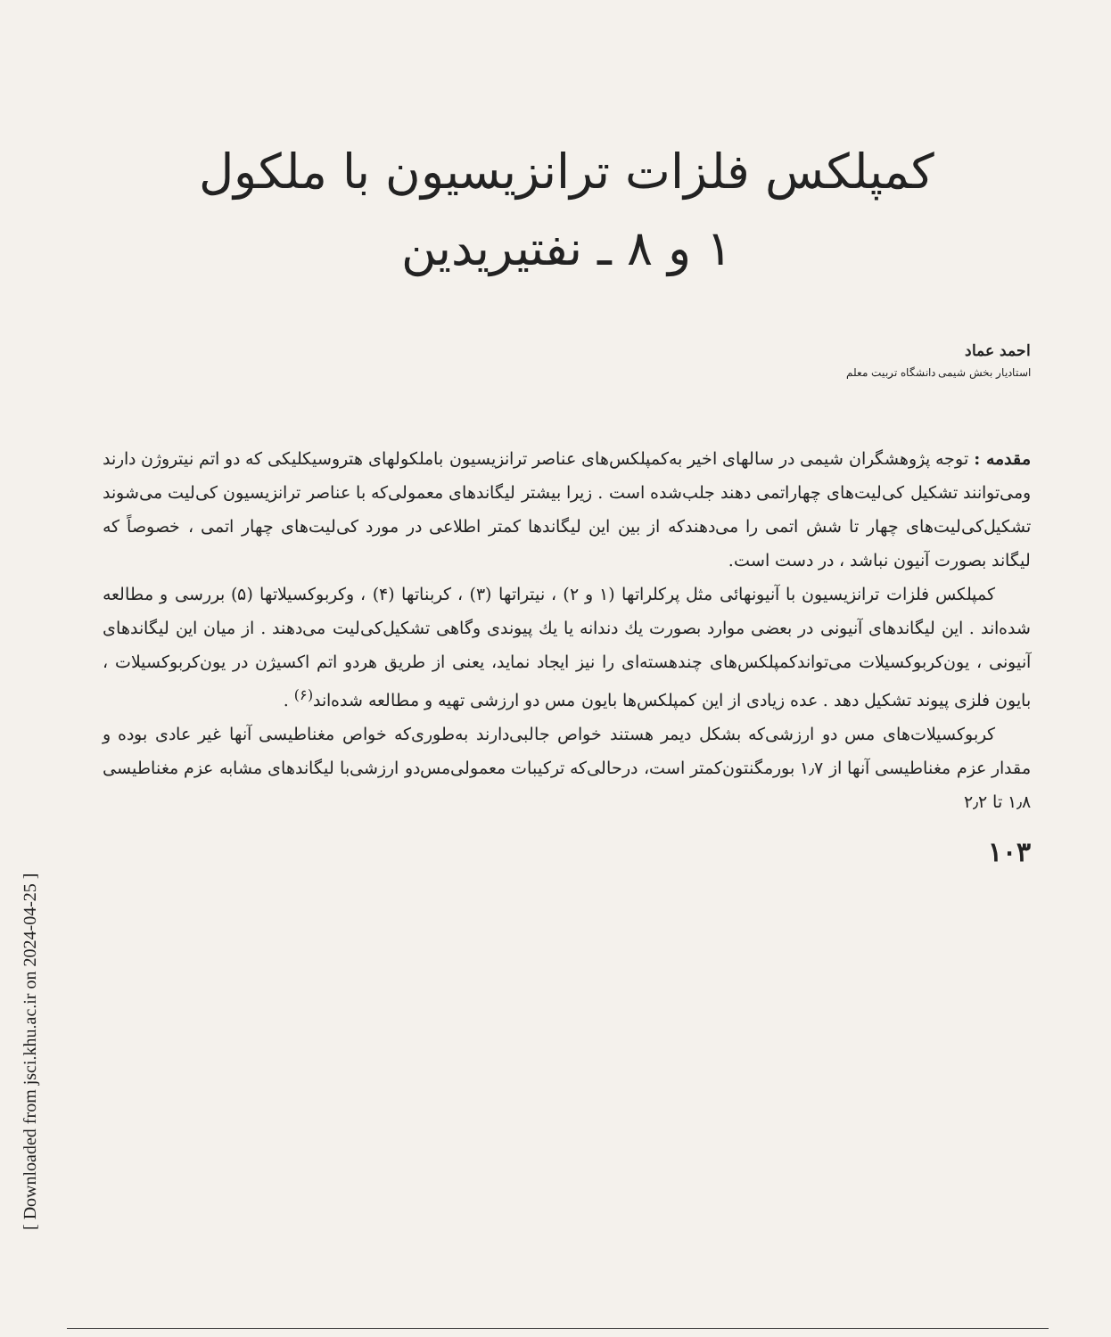[ Downloaded from jsci.khu.ac.ir on 2024-04-25 ]
کمپلکس فلزات ترانزیسیون با ملکول
۱ و ۸ ـ نفتیریدین
احمد عماد
استادیار بخش شیمی دانشگاه تربیت معلم
مقدمه : توجه پژوهشگران شیمی در سالهای اخیر به‌کمپلکس‌های عناصر ترانزیسیون باملکولهای هتروسیکلیکی که دو اتم نیتروژن دارند ومی‌توانند تشکیل کی‌لیت‌های چهاراتمی دهند جلب‌شده است . زیرا بیشتر لیگاندهای معمولی‌که با عناصر ترانزیسیون کی‌لیت می‌شوند تشکیل‌کی‌لیت‌های چهار تا شش اتمی را می‌دهندکه از بین این لیگاندها کمتر اطلاعی در مورد کی‌لیت‌های چهار اتمی ، خصوصاً که لیگاند بصورت آنیون نباشد ، در دست است.
کمپلکس فلزات ترانزیسیون با آنیونهائی مثل پرکلراتها (۱ و ۲) ، نیتراتها (۳) ، کربناتها (۴) ، وکربوکسیلاتها (۵) بررسی و مطالعه شده‌اند . این لیگاندهای آنیونی در بعضی موارد بصورت یك دندانه یا یك پیوندی وگاهی تشکیل‌کی‌لیت می‌دهند . از میان این لیگاندهای آنیونی ، یون‌کربوکسیلات می‌تواندکمپلکس‌های چندهسته‌ای را نیز ایجاد نماید، یعنی از طریق هردو اتم اکسیژن در یون‌کربوکسیلات ، بایون فلزی پیوند تشکیل دهد . عده زیادی از این کمپلکس‌ها بایون مس دو ارزشی تهیه و مطالعه شده‌اند<sup>(۶)</sup> .
کربوکسیلات‌های مس دو ارزشی‌که بشکل دیمر هستند خواص جالبی‌دارند به‌طوری‌که خواص مغناطیسی آنها غیر عادی بوده و مقدار عزم مغناطیسی آنها از ۱٫۷ بورمگنتون‌کمتر است، درحالی‌که ترکیبات معمولی‌مس‌دو ارزشی‌با لیگاندهای مشابه عزم مغناطیسی ۱٫۸ تا ۲٫۲
۱۰۳